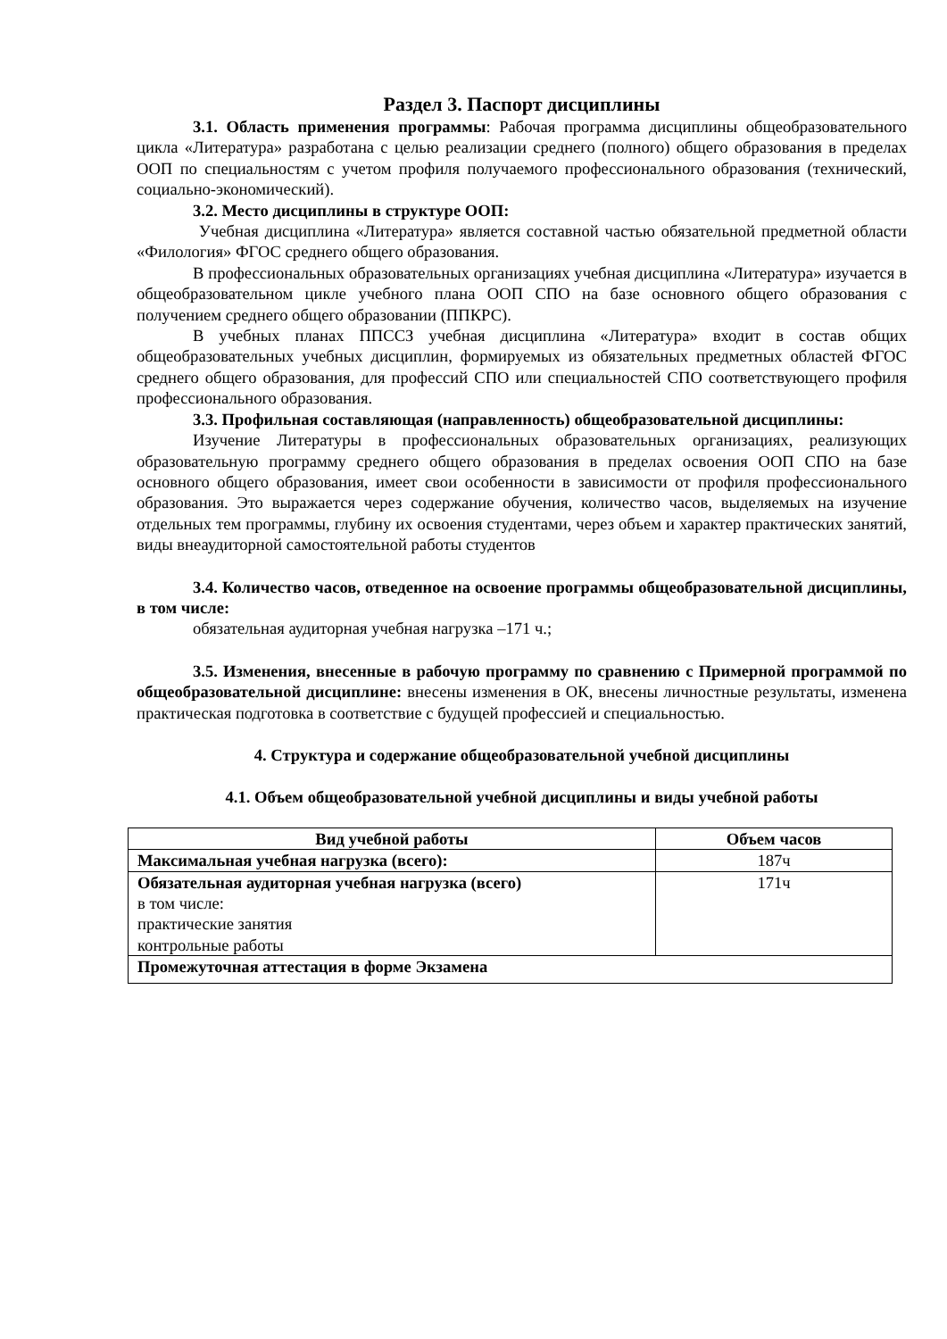Раздел 3. Паспорт дисциплины
3.1. Область применения программы: Рабочая программа дисциплины общеобразовательного цикла «Литература» разработана с целью реализации среднего (полного) общего образования в пределах ООП по специальностям с учетом профиля получаемого профессионального образования (технический, социально-экономический).
3.2. Место дисциплины в структуре ООП:
Учебная дисциплина «Литература» является составной частью обязательной предметной области «Филология» ФГОС среднего общего образования.
В профессиональных образовательных организациях учебная дисциплина «Литература» изучается в общеобразовательном цикле учебного плана ООП СПО на базе основного общего образования с получением среднего общего образовании (ППКРС).
В учебных планах ППССЗ учебная дисциплина «Литература» входит в состав общих общеобразовательных учебных дисциплин, формируемых из обязательных предметных областей ФГОС среднего общего образования, для профессий СПО или специальностей СПО соответствующего профиля профессионального образования.
3.3. Профильная составляющая (направленность) общеобразовательной дисциплины:
Изучение Литературы в профессиональных образовательных организациях, реализующих образовательную программу среднего общего образования в пределах освоения ООП СПО на базе основного общего образования, имеет свои особенности в зависимости от профиля профессионального образования. Это выражается через содержание обучения, количество часов, выделяемых на изучение отдельных тем программы, глубину их освоения студентами, через объем и характер практических занятий, виды внеаудиторной самостоятельной работы студентов
3.4. Количество часов, отведенное на освоение программы общеобразовательной дисциплины, в том числе:
обязательная аудиторная учебная нагрузка –171 ч.;
3.5. Изменения, внесенные в рабочую программу по сравнению с Примерной программой по общеобразовательной дисциплине: внесены изменения в ОК, внесены личностные результаты, изменена практическая подготовка в соответствие с будущей профессией и специальностью.
4. Структура и содержание общеобразовательной учебной дисциплины
4.1. Объем общеобразовательной учебной дисциплины и виды учебной работы
| Вид учебной работы | Объем часов |
| --- | --- |
| Максимальная учебная нагрузка (всего): | 187ч |
| Обязательная аудиторная учебная нагрузка (всего) в том числе: практические занятия контрольные работы | 171ч |
| Промежуточная аттестация в форме Экзамена | |